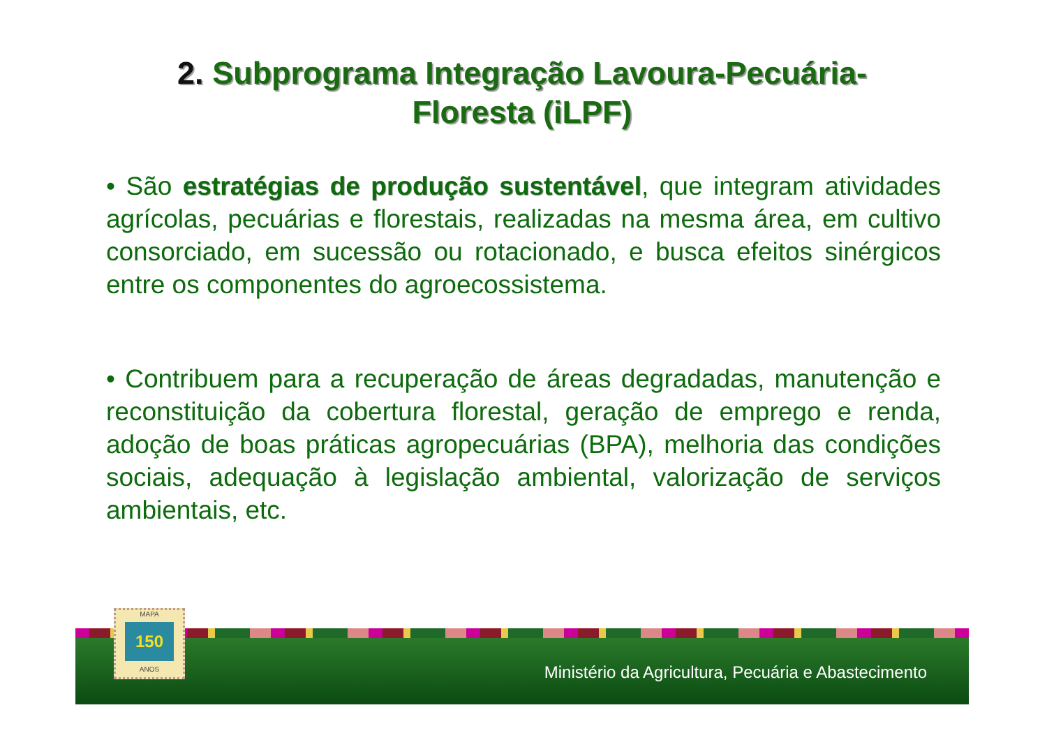2. Subprograma Integração Lavoura-Pecuária-
Floresta (iLPF)
• São estratégias de produção sustentável, que integram atividades agrícolas, pecuárias e florestais, realizadas na mesma área, em cultivo consorciado, em sucessão ou rotacionado, e busca efeitos sinérgicos entre os componentes do agroecossistema.
• Contribuem para a recuperação de áreas degradadas, manutenção e reconstituição da cobertura florestal, geração de emprego e renda, adoção de boas práticas agropecuárias (BPA), melhoria das condições sociais, adequação à legislação ambiental, valorização de serviços ambientais, etc.
Ministério da Agricultura, Pecuária e Abastecimento
MAPA
150
ANOS